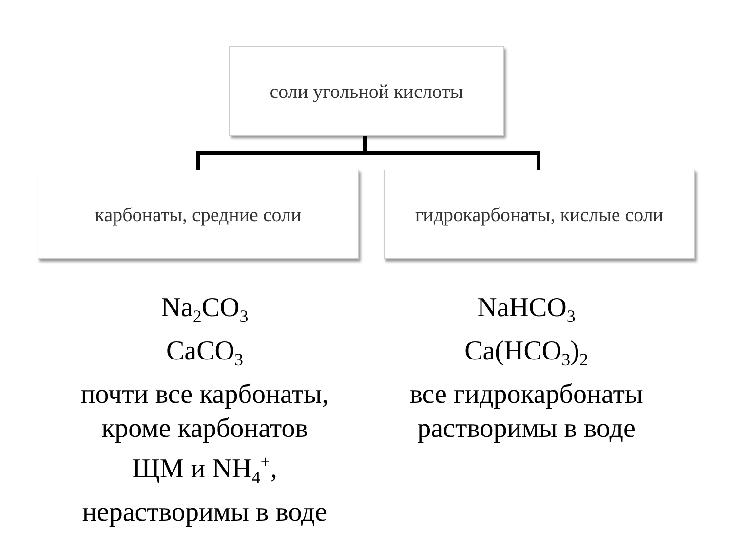соли угольной кислоты
карбонаты, средние соли
гидрокарбонаты, кислые соли
Na<sub>2</sub>CO<sub>3</sub>
CaCO<sub>3</sub>
почти все карбонаты,
кроме карбонатов
ЩМ и NH<sub>4</sub><sup>+</sup>,
нерастворимы в воде
NaHCO<sub>3</sub>
Ca(HCO<sub>3</sub>)<sub>2</sub>
все гидрокарбонаты
растворимы в воде